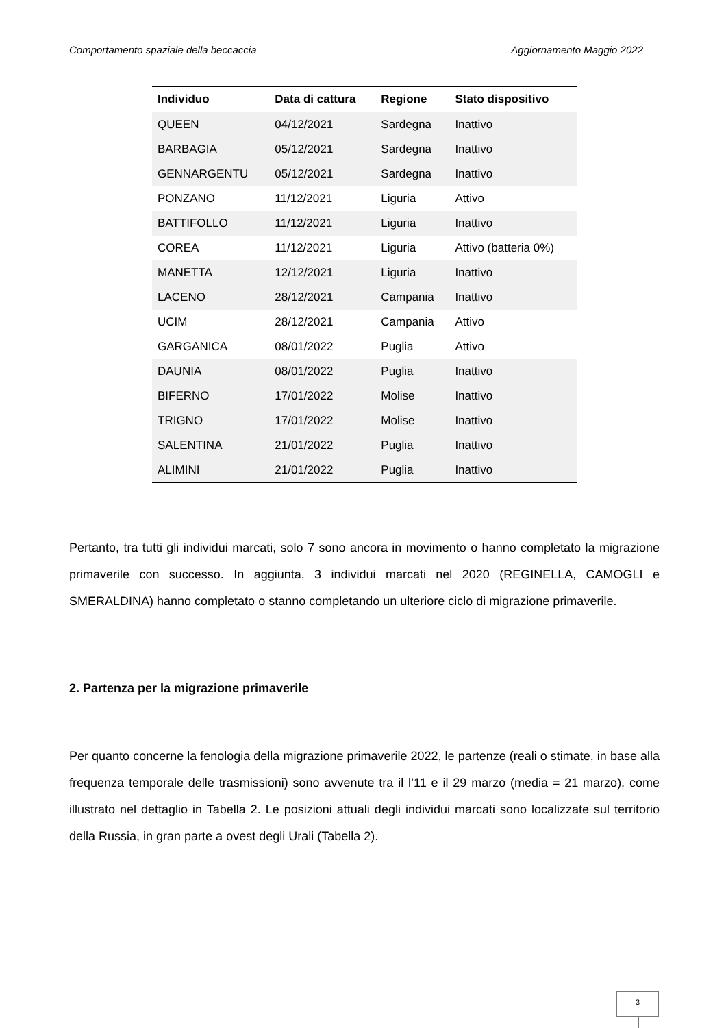Comportamento spaziale della beccaccia Aggiornamento Maggio 2022
| Individuo | Data di cattura | Regione | Stato dispositivo |
| --- | --- | --- | --- |
| QUEEN | 04/12/2021 | Sardegna | Inattivo |
| BARBAGIA | 05/12/2021 | Sardegna | Inattivo |
| GENNARGENTU | 05/12/2021 | Sardegna | Inattivo |
| PONZANO | 11/12/2021 | Liguria | Attivo |
| BATTIFOLLO | 11/12/2021 | Liguria | Inattivo |
| COREA | 11/12/2021 | Liguria | Attivo (batteria 0%) |
| MANETTA | 12/12/2021 | Liguria | Inattivo |
| LACENO | 28/12/2021 | Campania | Inattivo |
| UCIM | 28/12/2021 | Campania | Attivo |
| GARGANICA | 08/01/2022 | Puglia | Attivo |
| DAUNIA | 08/01/2022 | Puglia | Inattivo |
| BIFERNO | 17/01/2022 | Molise | Inattivo |
| TRIGNO | 17/01/2022 | Molise | Inattivo |
| SALENTINA | 21/01/2022 | Puglia | Inattivo |
| ALIMINI | 21/01/2022 | Puglia | Inattivo |
Pertanto, tra tutti gli individui marcati, solo 7 sono ancora in movimento o hanno completato la migrazione primaverile con successo. In aggiunta, 3 individui marcati nel 2020 (REGINELLA, CAMOGLI e SMERALDINA) hanno completato o stanno completando un ulteriore ciclo di migrazione primaverile.
2. Partenza per la migrazione primaverile
Per quanto concerne la fenologia della migrazione primaverile 2022, le partenze (reali o stimate, in base alla frequenza temporale delle trasmissioni) sono avvenute tra il l’11 e il 29 marzo (media = 21 marzo), come illustrato nel dettaglio in Tabella 2. Le posizioni attuali degli individui marcati sono localizzate sul territorio della Russia, in gran parte a ovest degli Urali (Tabella 2).
3